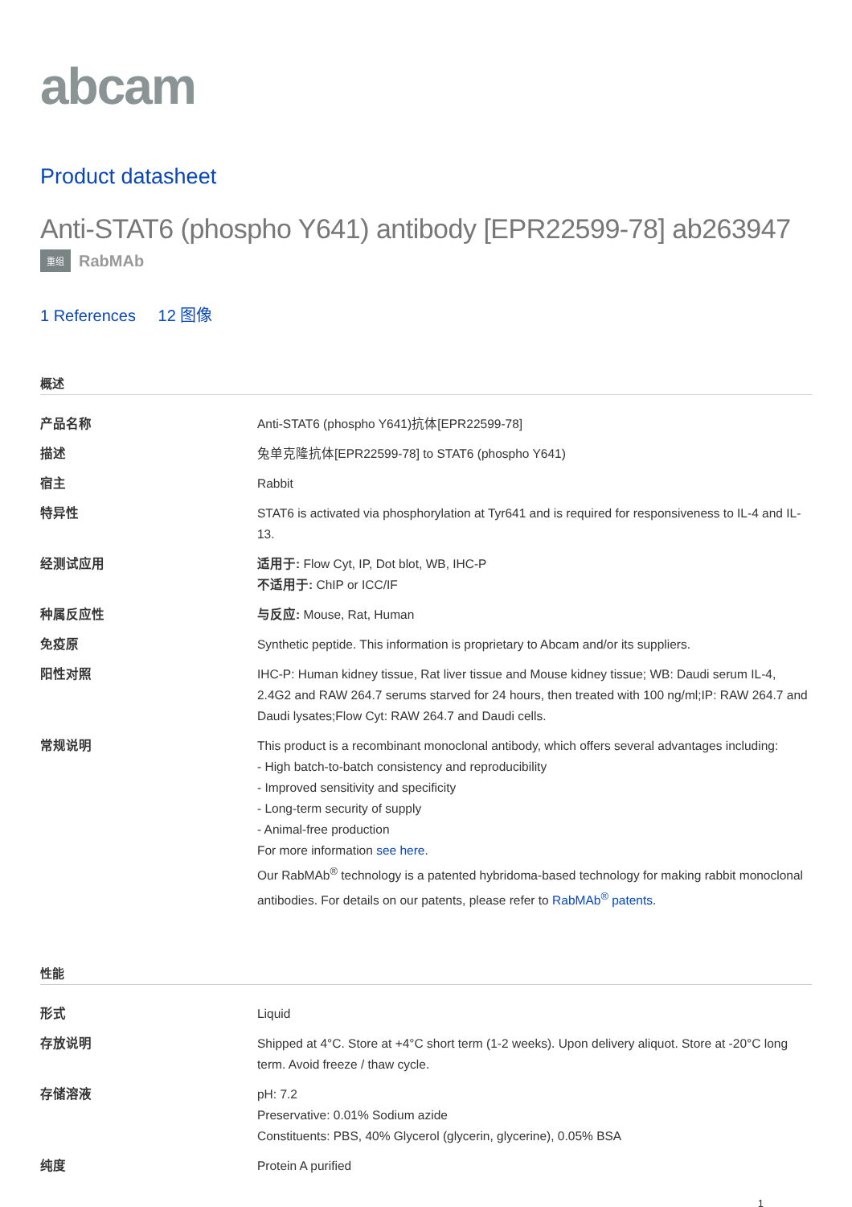abcam
Product datasheet
Anti-STAT6 (phospho Y641) antibody [EPR22599-78] ab263947
重组 RabMAb
1 References 12 图像
概述
| 产品名称 | Anti-STAT6 (phospho Y641)抗体[EPR22599-78] |
| 描述 | 兔单克隆抗体[EPR22599-78] to STAT6 (phospho Y641) |
| 宿主 | Rabbit |
| 特异性 | STAT6 is activated via phosphorylation at Tyr641 and is required for responsiveness to IL-4 and IL-13. |
| 经测试应用 | 适用于: Flow Cyt, IP, Dot blot, WB, IHC-P 不适用于: ChIP or ICC/IF |
| 种属反应性 | 与反应: Mouse, Rat, Human |
| 免疫原 | Synthetic peptide. This information is proprietary to Abcam and/or its suppliers. |
| 阳性对照 | IHC-P: Human kidney tissue, Rat liver tissue and Mouse kidney tissue; WB: Daudi serum IL-4, 2.4G2 and RAW 264.7 serums starved for 24 hours, then treated with 100 ng/ml;IP: RAW 264.7 and Daudi lysates;Flow Cyt: RAW 264.7 and Daudi cells. |
| 常规说明 | This product is a recombinant monoclonal antibody, which offers several advantages including: - High batch-to-batch consistency and reproducibility - Improved sensitivity and specificity - Long-term security of supply - Animal-free production For more information see here . Our RabMAb<sup>®</sup> technology is a patented hybridoma-based technology for making rabbit monoclonal antibodies. For details on our patents, please refer to RabMAb<sup>®</sup> patents . |
性能
| 形式 | Liquid |
| 存放说明 | Shipped at 4°C. Store at +4°C short term (1-2 weeks). Upon delivery aliquot. Store at -20°C long term. Avoid freeze / thaw cycle. |
| 存储溶液 | pH: 7.2 Preservative: 0.01% Sodium azide Constituents: PBS, 40% Glycerol (glycerin, glycerine), 0.05% BSA |
| 纯度 | Protein A purified |
1